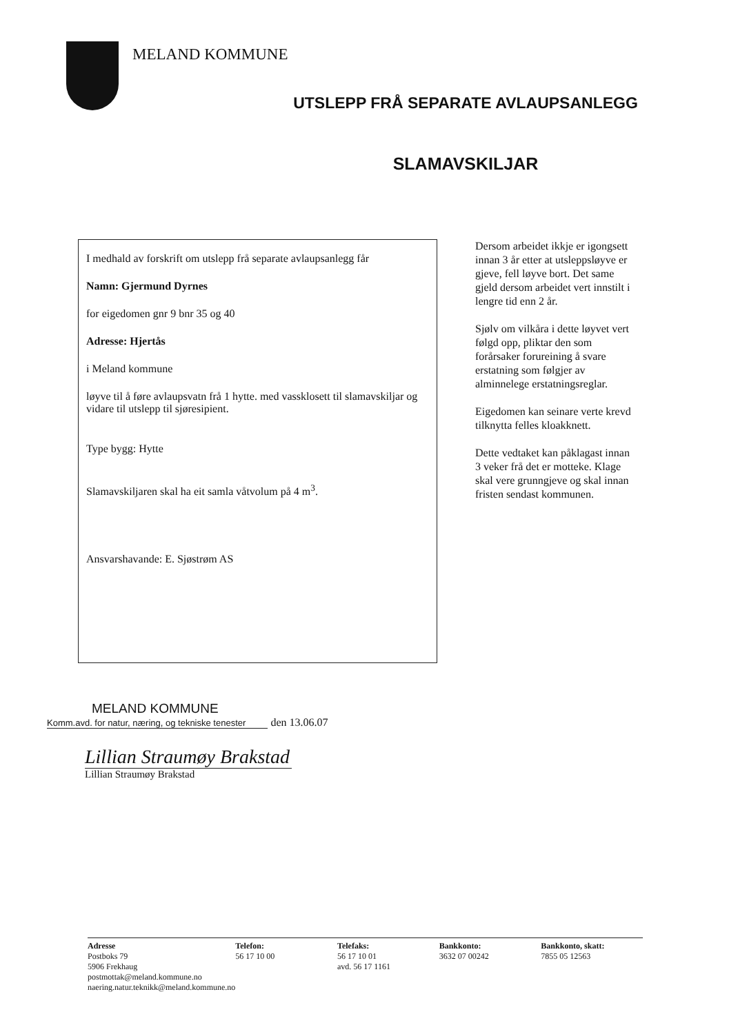MELAND KOMMUNE
UTSLEPP FRÅ SEPARATE AVLAUPSANLEGG
SLAMAVSKILJAR
I medhald av forskrift om utslepp frå separate avlaupsanlegg får
Namn: Gjermund Dyrnes
for eigedomen gnr 9 bnr 35 og 40
Adresse: Hjertås
i Meland kommune
løyve til å føre avlaupsvatn frå 1 hytte. med vassklosett til slamavskiljar og vidare til utslepp til sjøresipient.
Type bygg: Hytte
Slamavskiljaren skal ha eit samla våtvolum på 4 m<sup>3</sup>.
Ansvarshavande: E. Sjøstrøm AS
Dersom arbeidet ikkje er igongsett innan 3 år etter at utsleppsløyve er gjeve, fell løyve bort. Det same gjeld dersom arbeidet vert innstilt i lengre tid enn 2 år.
Sjølv om vilkåra i dette løyvet vert følgd opp, pliktar den som forårsaker forureining å svare erstatning som følgjer av alminnelege erstatningsreglar.
Eigedomen kan seinare verte krevd tilknytta felles kloakknett.
Dette vedtaket kan påklagast innan 3 veker frå det er motteke. Klage skal vere grunngjeve og skal innan fristen sendast kommunen.
MELAND KOMMUNE
Komm.avd. for natur, næring, og tekniske tenester
den 13.06.07
Lillian Straumøy Brakstad
Lillian Straumøy Brakstad
Adresse
Postboks 79
5906 Frekhaug
postmottak@meland.kommune.no
naering.natur.teknikk@meland.kommune.no
Telefon:
56 17 10 00
Telefaks:
56 17 10 01
avd. 56 17 1161
Bankkonto:
3632 07 00242
Bankkonto, skatt:
7855 05 12563